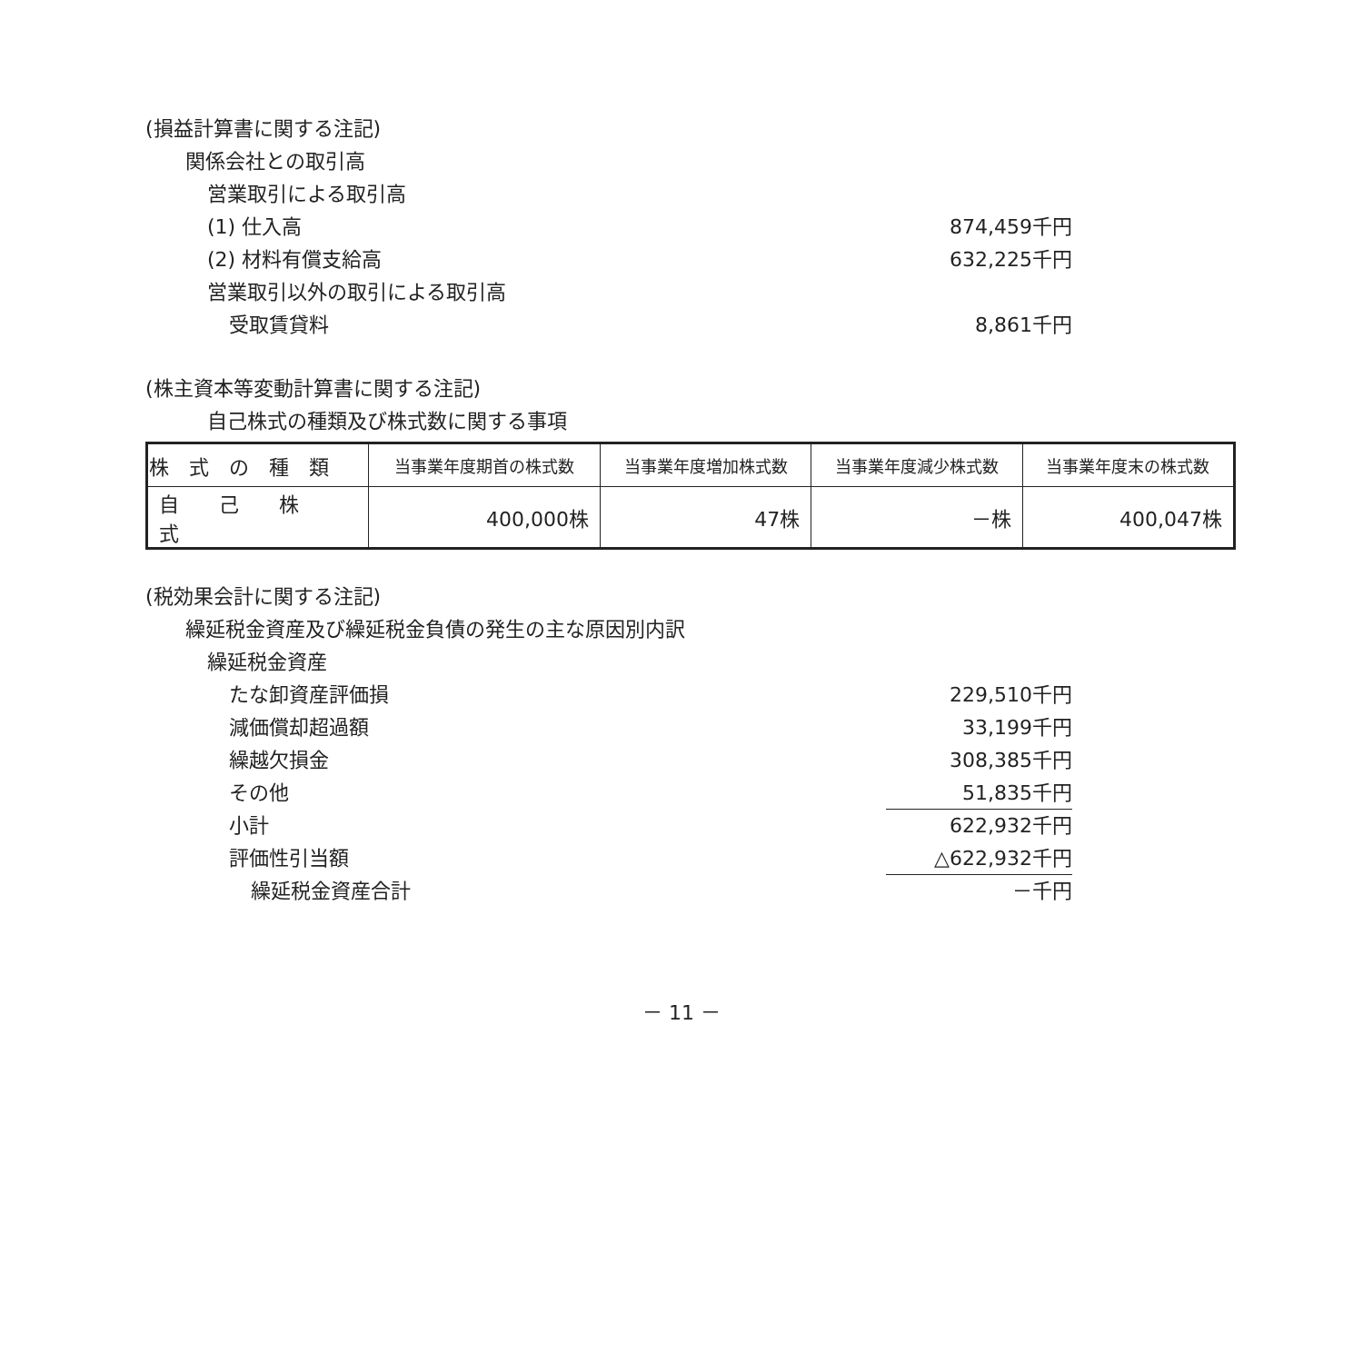(損益計算書に関する注記)
関係会社との取引高
営業取引による取引高
(1) 仕入高 874,459千円
(2) 材料有償支給高 632,225千円
営業取引以外の取引による取引高
受取賃貸料 8,861千円
(株主資本等変動計算書に関する注記)
自己株式の種類及び株式数に関する事項
| 株 式 の 種 類 | 当事業年度期首の株式数 | 当事業年度増加株式数 | 当事業年度減少株式数 | 当事業年度末の株式数 |
| --- | --- | --- | --- | --- |
| 自 己 株 式 | 400,000株 | 47株 | －株 | 400,047株 |
(税効果会計に関する注記)
繰延税金資産及び繰延税金負債の発生の主な原因別内訳
繰延税金資産
たな卸資産評価損 229,510千円
減価償却超過額 33,199千円
繰越欠損金 308,385千円
その他 51,835千円
小計 622,932千円
評価性引当額 △622,932千円
繰延税金資産合計 －千円
－ 11 －